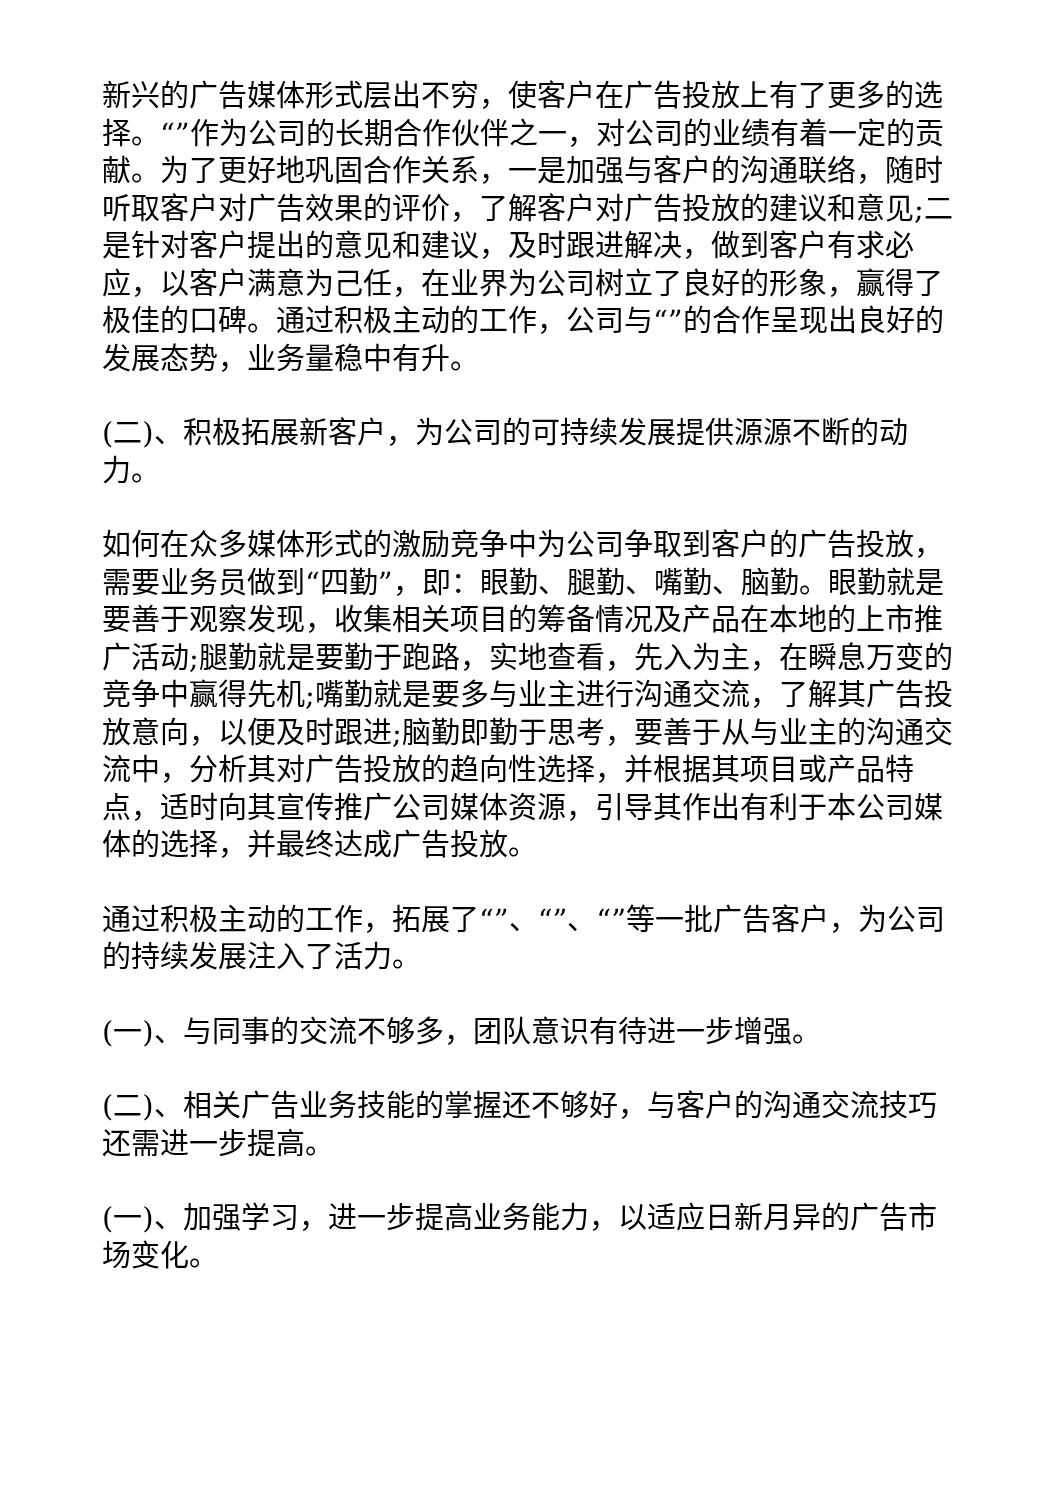新兴的广告媒体形式层出不穷，使客户在广告投放上有了更多的选择。“”作为公司的长期合作伙伴之一，对公司的业绩有着一定的贡献。为了更好地巩固合作关系，一是加强与客户的沟通联络，随时听取客户对广告效果的评价，了解客户对广告投放的建议和意见;二是针对客户提出的意见和建议，及时跟进解决，做到客户有求必应，以客户满意为己任，在业界为公司树立了良好的形象，赢得了极佳的口碑。通过积极主动的工作，公司与“”的合作呈现出良好的发展态势，业务量稳中有升。
(二)、积极拓展新客户，为公司的可持续发展提供源源不断的动力。
如何在众多媒体形式的激励竞争中为公司争取到客户的广告投放，需要业务员做到“四勤”，即：眼勤、腿勤、嘴勤、脑勤。眼勤就是要善于观察发现，收集相关项目的筹备情况及产品在本地的上市推广活动;腿勤就是要勤于跑路，实地查看，先入为主，在瞬息万变的竞争中赢得先机;嘴勤就是要多与业主进行沟通交流，了解其广告投放意向，以便及时跟进;脑勤即勤于思考，要善于从与业主的沟通交流中，分析其对广告投放的趋向性选择，并根据其项目或产品特点，适时向其宣传推广公司媒体资源，引导其作出有利于本公司媒体的选择，并最终达成广告投放。
通过积极主动的工作，拓展了“”、“”、“”等一批广告客户，为公司的持续发展注入了活力。
(一)、与同事的交流不够多，团队意识有待进一步增强。
(二)、相关广告业务技能的掌握还不够好，与客户的沟通交流技巧还需进一步提高。
(一)、加强学习，进一步提高业务能力，以适应日新月异的广告市场变化。